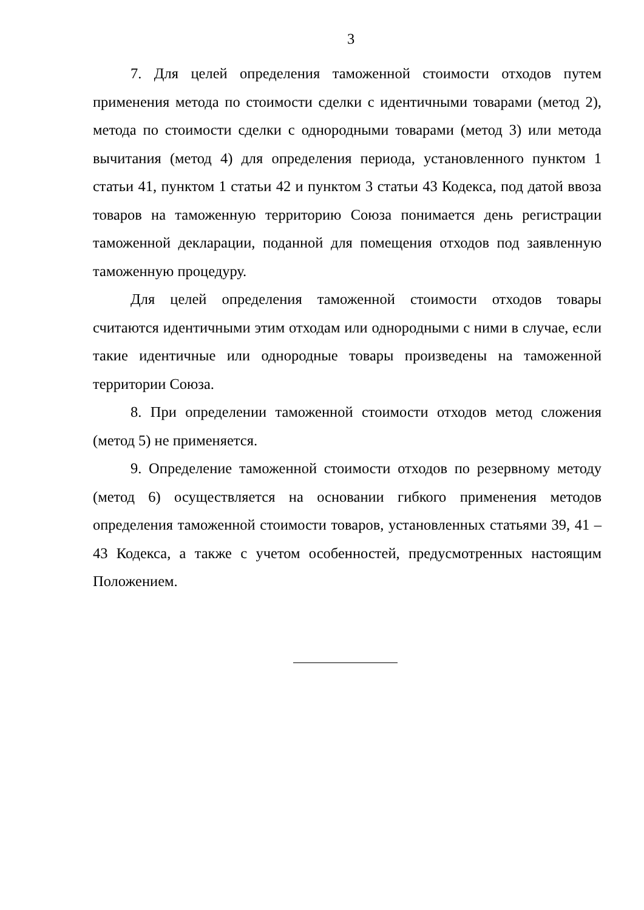3
7. Для целей определения таможенной стоимости отходов путем применения метода по стоимости сделки с идентичными товарами (метод 2), метода по стоимости сделки с однородными товарами (метод 3) или метода вычитания (метод 4) для определения периода, установленного пунктом 1 статьи 41, пунктом 1 статьи 42 и пунктом 3 статьи 43 Кодекса, под датой ввоза товаров на таможенную территорию Союза понимается день регистрации таможенной декларации, поданной для помещения отходов под заявленную таможенную процедуру.
Для целей определения таможенной стоимости отходов товары считаются идентичными этим отходам или однородными с ними в случае, если такие идентичные или однородные товары произведены на таможенной территории Союза.
8. При определении таможенной стоимости отходов метод сложения (метод 5) не применяется.
9. Определение таможенной стоимости отходов по резервному методу (метод 6) осуществляется на основании гибкого применения методов определения таможенной стоимости товаров, установленных статьями 39, 41 – 43 Кодекса, а также с учетом особенностей, предусмотренных настоящим Положением.